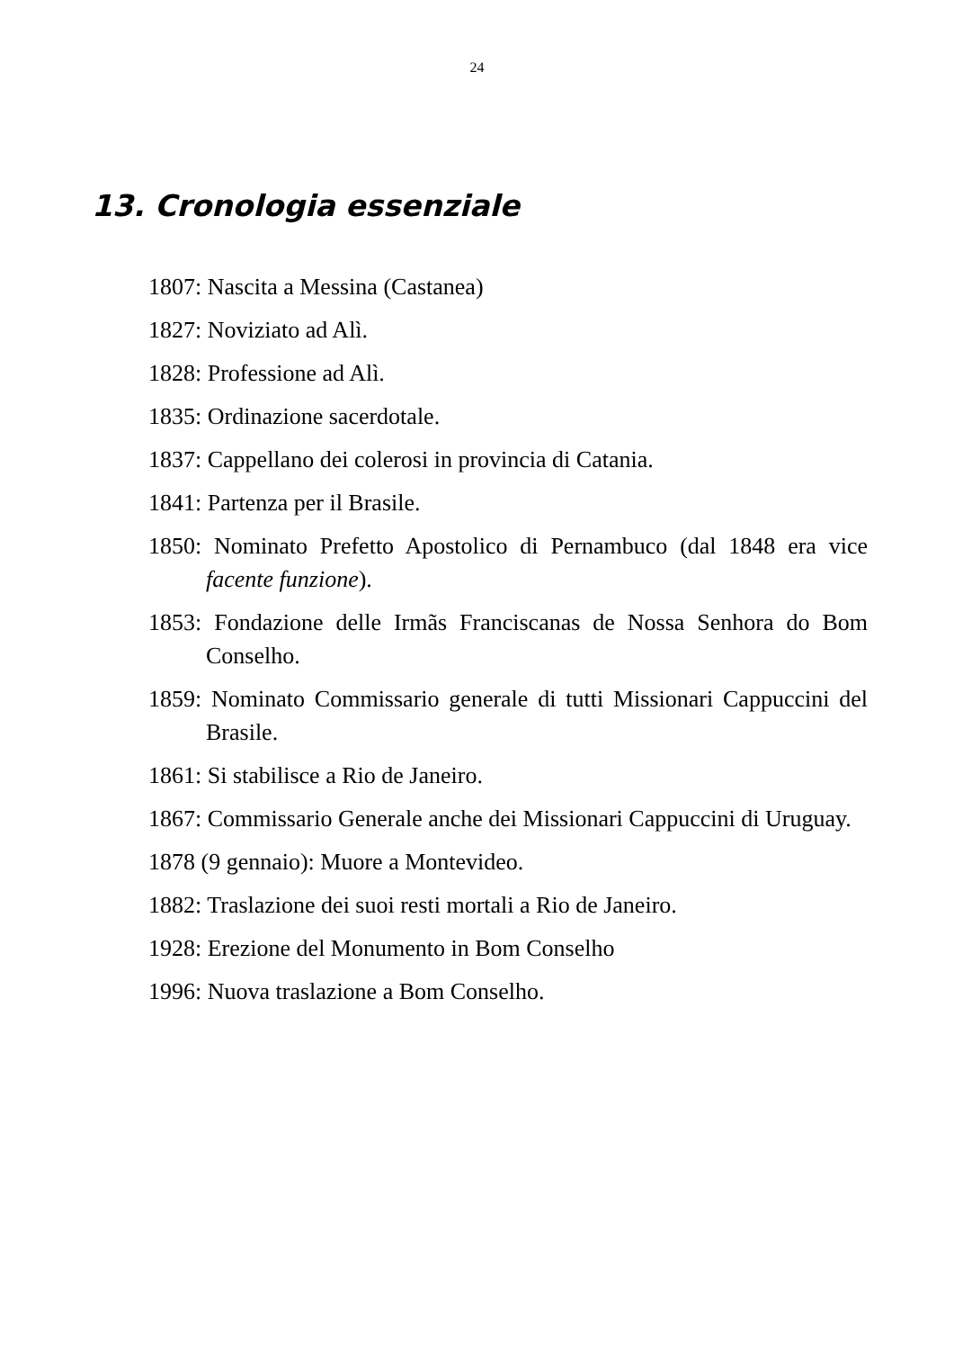24
13. Cronologia essenziale
1807: Nascita a Messina (Castanea)
1827: Noviziato ad Alì.
1828: Professione ad Alì.
1835: Ordinazione sacerdotale.
1837: Cappellano dei colerosi in provincia di Catania.
1841: Partenza per il Brasile.
1850: Nominato Prefetto Apostolico di Pernambuco (dal 1848 era vice facente funzione).
1853: Fondazione delle Irmãs Franciscanas de Nossa Senhora do Bom Conselho.
1859: Nominato Commissario generale di tutti Missionari Cappuccini del Brasile.
1861: Si stabilisce a Rio de Janeiro.
1867: Commissario Generale anche dei Missionari Cappuccini di Uruguay.
1878 (9 gennaio): Muore a Montevideo.
1882: Traslazione dei suoi resti mortali a Rio de Janeiro.
1928: Erezione del Monumento in Bom Conselho
1996: Nuova traslazione a Bom Conselho.